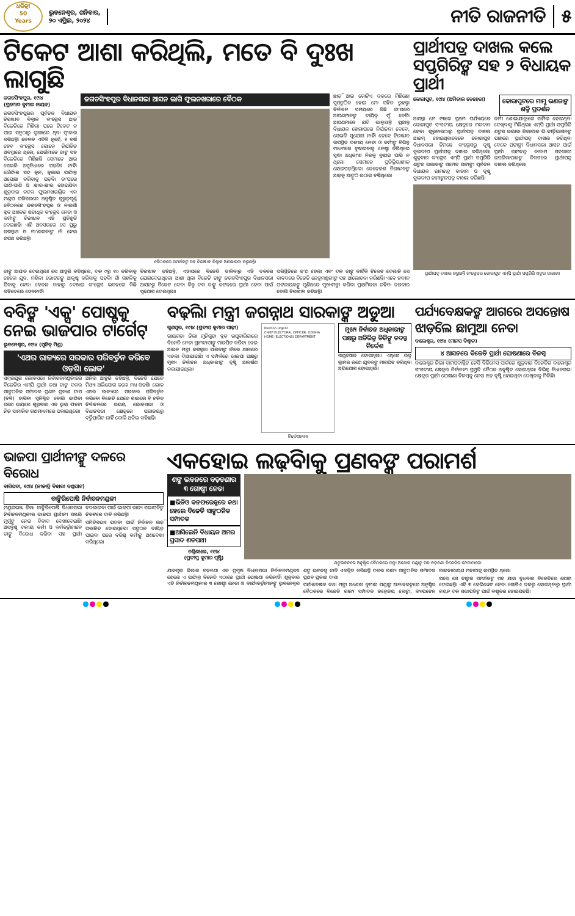ଧରିତ୍ରୀ
50
Years
ଭୁବନେଶ୍ୱର, ଶନିବାର,
୨୦ ଏପ୍ରିଲ, ୨୦୨୪
ନୀତି ରାଜନୀତି ୫
ଟିକେଟ ଆଶା କରିଥିଲି, ମତେ ବି ଦୁଃଖ ଲାଗୁଛି
ଜଗତସିଂହପୁର, ୧୯।୪
(ପ୍ରମୋଦ କୁମାର ନାୟକ)
ଜଗତସିଂହପୁରର ପୂର୍ବତନ ବିଧାୟକ ଚିରଞ୍ଜୀବ ବିଶ୍ୱାଳ କଂଗ୍ରେସ ଛାଡ଼ି ବିଜେଡିରେ ମିଶିଲା ପରେ ଟିକେଟ ନ ପାଇ ସବୁଠାରୁ ଦୁଃଖରେ ଥିବା ସ୍ୱୀକାର କରିଛନ୍ତି। କେବଳ ଏତିକି ନୁହେଁ, ୨ ବର୍ଷ ହେବ କଂଗ୍ରେସ ଲୋକେ ନିର୍ଯାତିତ ଅବସ୍ଥାରେ ଥିଲେ, ଯେଉଁମାନେ ତାଙ୍କ ସହ ବିଜେଡିରେ ମିଶିଛନ୍ତି ସେମାନେ ଆଉ ସେଭଳି ଅସୁବିଧାରେ ପଡ଼ିବେ ନାହିଁ। ଧୈର୍ଯ୍ୟର ସହ ଜୁନ, ଜୁଲାଇ ପର୍ଯ୍ୟନ୍ତ ଅପେକ୍ଷା କରିବାକୁ ପଡ଼ିବ। ତା'ପରେ ପାଣି-ପାଣି ଓ କ୍ଷୀର-କ୍ଷୀର ହୋଇଯିବ। ଶୁକ୍ରବାର କଟକ ଫୁଲନଖରାସ୍ଥିତ ଏକ ମଣ୍ଡପ ପରିସରରେ ଅନୁଷ୍ଠିତ ଗୁରୁତ୍ୱପୂର୍ଣ୍ଣ ବୈଠକରେ ଜଗତସିଂହପୁର ଓ ନାଉଗାଁ ବ୍ଲକ ଅଞ୍ଚଳର ଶତାଧିକ କଂଗ୍ରେସ ନେତା ଓ କର୍ମୀଙ୍କୁ ଚିରଞ୍ଜୀବ ଏହି ପ୍ରତିଶ୍ରୁତି ଦେଇଛନ୍ତି। ଏହି ଅବସରରେ ସେ ପ୍ରଭୁ ଜଗନ୍ନାଥ ଓ ମା'ଶାରଳାଙ୍କ ନାଁ ନେଇ ଶପଥ କରିଛନ୍ତି।
ଜଗତସିଂହପୁର ବିଧାନସଭା ଆସନ ଲାଗି ଫୁଲନଖରାରେ ବୈଠକ
ବୈଠକରେ ସମର୍ଥକଙ୍କ ସହ ଚିରଞ୍ଜୀବ ବିଶ୍ୱାଳ ଆଲୋଚନା କରୁଛନ୍ତି।
ଛାଡ଼ି ଆଉ ଗୋଟିଏ ଦଳରେ ମିଶିଛେ। ସୁସଙ୍ଗଠିତ ହୋଇ ମୋ ସହିତ ରୁହନ୍ତୁ। ନିର୍ବାଚନ ସମୟରେ କିଛି ତା'ପରେ ଆପଣମାନଙ୍କ ଦାୟିତ୍ୱ ମୁଁ ନେବି। ଆପଣମାନେ ଯଦି ଭାବୁଥାନ୍ତି ପ୍ରଶାନ୍ତ ବିଧାୟକ ହେଲାପରେ ନିର୍ଯାତନା ଦେବେ, ସେଭଳି ସୁଯୋଗ ନାହିଁ। ତେବେ ଚିରଞ୍ଜୀବ ଉପସ୍ଥିତ ଦଳୀୟ ନେତା ଓ କର୍ମୀଙ୍କୁ ବିଭିନ୍ନ ମାଧ୍ୟମରେ ବୁଝାଇବାକୁ ଚେଷ୍ଟା କରିଥିଲେ ସୁଦ୍ଧା ଅଧିକାଂଶ ନିଜକୁ ବୁଝାଇ ପାରି ନ ଥିଲେ। ସେମାନେ ପ୍ରତିକ୍ରିୟାଶୀଳ ହୋଇପଡ଼ିଥିଲେ। କେତେଜଣ ଚିରଞ୍ଜୀବଙ୍କ ଆଡ଼କୁ ଆଙ୍ଗୁଠି ଉଠାଇ ବର୍ଷିଥିଲେ।
ତାଙ୍କୁ ଆଘାତ ଦେଇଥିଲା। ସେ ଆହୁରି କହିଥିଲେ, ଦଳ ୯ରୁ ୧୦ କରିବାକୁ ହେଲେ ଯୁବ, ମହିଳା ଭୋଟରଙ୍କୁ ଆକୃଷ୍ଟ କରିବାକୁ ପଡ଼ିବ। ଗାଁ ଗହଳିକୁ ଯିବାକୁ ହେବ। କେବଳ ବାହାରୁ ଦେଖାଇ କଂଗ୍ରେସ ଭବନରେ କିଛି କହିଦେଲେ ହେବନାହିଁ।
ଚିରଞ୍ଜୀବ କହିଛନ୍ତି, ଏହାପରେ ବିଜେଡି ଡାକିବାରୁ ଏହି ଦଳରେ ଯୋଗଦେଇଥିଲେ। ଆଶା ଥିଲା ବିଜେଡି ତାଙ୍କୁ ଜଗତସିଂହପୁର ବିଧାନସଭା ଆସନରୁ ଟିକେଟ ଦେବ। କିନ୍ତୁ ଦଳ ତାଙ୍କୁ କଟକରେ ପ୍ରାର୍ଥୀ ହେବା ପାଇଁ ସୁଯୋଗ ଦେଇଥିଲା।
ପରିସ୍ଥିତିରେ କ'ଣ ହେଲା ଏବଂ ଦଳ ତାଙ୍କୁ କାହିଁକି ଟିକେଟ ଦେଲାନି ସେ ବାବଦରେ ବିଜେଡି ନେତୃମଣ୍ଡଳୀଙ୍କ ସହ ଆଲୋଚନା କରିଛନ୍ତି। ଏବେ ନବୀନ ପଟ୍ଟନାୟକଙ୍କୁ ପୁଣିଥରେ ମୁଖ୍ୟମନ୍ତ୍ରୀ କରିବା ପ୍ରାଥମିକତା ରହିବା ଦରକାର ବୋଲି ଚିରଞ୍ଜୀବ କହିଛନ୍ତି।
ପ୍ରାର୍ଥୀପତ୍ର ଦାଖଲ କଲେ ସପ୍ତଗିରିଙ୍କ ସହ ୨ ବିଧାୟକ ପ୍ରାର୍ଥୀ
କୋରାପୁଟ, ୧୯।୪ (ଅମିତାଭ ବେହେରା)
କୋରାପୁଟରେ ମାମୁ ଭଣଜାଙ୍କ ଶକ୍ତି ପ୍ରଦର୍ଶନ
ଆସନ୍ତା ମେ ୧୩ରେ ପ୍ରଥମ ପର୍ଯ୍ୟାୟରେ କୋରାପୁଟ ସଂସଦୀୟ କ୍ଷେତ୍ରରେ ମତଦାନ ହେବ। ଗୁରୁବାରଠାରୁ ପ୍ରାର୍ଥୀପତ୍ର ଦାଖଲ ଆରମ୍ଭ ହୋଇଥିବାବେଳେ କୋରାପୁଟ ବିଧାନସଭା ନିମନ୍ତେ କଂଗ୍ରେସରୁ କୃଷ୍ଣ କୁଲଦୀପ ପ୍ରାର୍ଥୀପତ୍ର ଦାଖଲ କରିଥିଲେ। ଶୁକ୍ରବାର କଂଗ୍ରେସ ଏମ୍‌ପି ପ୍ରାର୍ଥୀ ସପ୍ତଗିରି ଶଙ୍କର ଉଲାକାଙ୍କ ସମେତ ପଟ୍ଟାଙ୍ଗୀ ପୂର୍ବତନ ବିଧାୟକ ରାମଚନ୍ଦ୍ର କାଡାମ ଓ କୃଷ୍ଣ କୁଲଦୀପ ନାମାଙ୍କନପତ୍ର ଦାଖଲ କରିଛନ୍ତି।
କର୍ମୀ ଶୋଭାଯାତ୍ରାରେ ସାମିଲ ହୋଇଥିବା ଦେଖିବାକୁ ମିଳିଥିଲା। ଏମ୍‌ପି ପ୍ରାର୍ଥୀ ସପ୍ତଗିରି ଶଙ୍କର ଉଲାକା ଜିଲାପାଳ ଭି.କୀର୍ତ୍ତିଭାସନଙ୍କ ପାଖରେ ପ୍ରାର୍ଥୀପତ୍ର ଦାଖଲ କରିଥିବା ବେଳେ ପଟ୍ଟାଙ୍ଗୀ ବିଧାନସଭା ଆସନ ପାଇଁ ପ୍ରାର୍ଥୀ ରାମଚନ୍ଦ୍ର କାଡାମ ସହକାରୀ ଉପଜିଲାପାଳଙ୍କ ନିକଟରେ ପ୍ରାର୍ଥୀପତ୍ର ଦାଖଲ କରିଥିଲେ।
ପ୍ରାର୍ଥୀପତ୍ର ଦାଖଲ କରୁଛନ୍ତି କଂଗ୍ରେସର କୋରାପୁଟ ଏମ୍‌ପି ପ୍ରାର୍ଥୀ ସପ୍ତଗିରି ଶଙ୍କର ଉଲାକା।
ବବିଙ୍କ 'ଏକ୍ସ' ପୋଷ୍ଟକୁ ନେଇ ଭାଜପାର ଟାର୍ଗେଟ୍
ଭୁବନେଶ୍ୱର, ୧୯।୪ (ସୁନିତ୍ ମିଶ୍ର)
'ଏଥର ରାଜ୍ୟରେ ସରକାର ପରିବର୍ତ୍ତନ କରିବେ ଓଡ଼ିଶା ଲୋକ'
ସମ୍ବଲପୁର ଲୋକସଭା ନିର୍ବାଚନମଣ୍ଡଳୀରେ ବିଜେଡିର ଏମ୍‌ପି ପ୍ରାର୍ଥୀ ତଥା ତାଙ୍କ ଦଳର ସାଙ୍ଗଠନିକ ସମ୍ପାଦକ ପ୍ରଣବ ପ୍ରକାଶ ଦାସ (ବବି) ହାରିବା ସୁନିଶ୍ଚିତ ବୋଲି ଜାଣିବା ପରେ ଭୟରେ ଗୁରୁବାର ଏକ ଭୁଲ୍ ଫଟୋ ନିଜ ସାମାଜିକ ଗଣମାଧ୍ୟମରେ ପକାଇଥିଲେ।
ଅନିଲ ଆହୁରି କହିଛନ୍ତି, ବିଜେଡି ଯେତେ ମିଥ୍ୟା ଅଭିଯୋଗ କଲେ ମଧ୍ୟ ଓଡ଼ିଶା ଲୋକ ଏଥର ରାଜ୍ୟରେ ସରକାର ପରିବର୍ତ୍ତନ କରିବେ। ବିଜେଡି ଯେତେ ଗାଇଲେ ବି ଚଳିତ ନିର୍ବାଚନରେ ଉଭୟ ଲୋକସଭା ଓ ବିଧାନସଭା କ୍ଷେତ୍ରରେ ପରାଜୟରୁ ବର୍ତ୍ତିପାରିବ ନାହିଁ ବୋଲି ଅନିଲ କହିଛନ୍ତି।
ବଢ଼ିଲା ମନ୍ତ୍ରୀ ଜଗନ୍ନାଥ ସାରକାଙ୍କ ଅଡୁଆ
ଗୁଣପୁର, ୧୯।୪ (ପ୍ରଦୀପ କୁମାର ପାଢ଼ୀ)
ରାୟଗଡ଼ା ଜିଲା ମୁନିଗୁଡ଼ା ବ୍ଲକ ରଘୁବାରିଗାରେ ବିଜେଡି ନେତା ଗ୍ରାମବାସୀଙ୍କୁ ମାରପିଟ କରିବା ନେଇ ଆଇନ ମନ୍ତ୍ରୀ ଜଗନ୍ନାଥ ସାରକାଙ୍କ ନାଁରେ ଥାନାରେ ଏତଲା ଦିଆଯାଇଛି। ଏ ସମ୍ପର୍କରେ ଭାଜପା ପକ୍ଷରୁ ମୁଖ୍ୟ ନିର୍ବାଚନ ଅଧିକାରୀଙ୍କ ଦୃଷ୍ଟି ଆକର୍ଷଣ କରାଯାଇଥିଲା।
Election Urgent
CHIEF ELECTORAL OFFICER, ODISHA
HOME (ELECTIONS) DEPARTMENT
ନିର୍ଦ୍ଦେଶନାମା
ମୁଖ୍ୟ ନିର୍ବାଚନ ଅଧିକାରୀଙ୍କ ପକ୍ଷରୁ ଅତିରିକ୍ତ ଡିଜିଙ୍କୁ ତଦନ୍ତ ନିର୍ଦ୍ଦେଶ
ଗଣ୍ଡଗୋଳ ହୋଇଥିଲା। ଏଥିରେ ଉକ୍ତ ଗ୍ରାମର ଜଣେ ଯୁବକଙ୍କୁ ମାରପିଟ କରିଥିବା ଅଭିଯୋଗ ହୋଇଥିଲା।
ପର୍ଯ୍ୟବେକ୍ଷକଙ୍କ ଆଗରେ ଅସନ୍ତୋଷ ଝାଡ଼ିଲେ ଛାମୁଆ ନେତା
ବାଲେଶ୍ୱର, ୧୯।୪ (ମାନସ ବିଶ୍ୱାଳ)
୪ ଆସନରେ ବିଜେଡି ପ୍ରାର୍ଥୀ ଘୋଷଣାରେ ବିଳମ୍ବ
ବାଲେଶ୍ୱର ଜିଲା ବାମପଦାସ୍ଥିତ ନେସି ବିଜିନେସ ପାର୍କରେ ଶୁକ୍ରବାର ବିଜେଡିର ବାଲେଶ୍ୱର ସଂସଦୀୟ କ୍ଷେତ୍ରର ନିର୍ବାଚନୀ ପ୍ରସ୍ତୁତି ବୈଠକ ଅନୁଷ୍ଠିତ ହୋଇଥିଲା। ବିଭିନ୍ନ ବିଧାନସଭା କ୍ଷେତ୍ରର ପ୍ରାର୍ଥୀ ଘୋଷଣା ବିଳମ୍ବକୁ ନେଇ ଝଡ଼ ବୃଷ୍ଟି ହୋଇଥିବା ଦେଖିବାକୁ ମିଳିଛି।
ଭାଜପା ପ୍ରାର୍ଥୀନୀଙ୍କୁ ଦଳରେ ବିରୋଧ
ବାରିପଦା, ୧୯।୪ (ନୀଳାଦ୍ରି ବିହାରୀ ଦଣ୍ଡପାଟ)
ବାଙ୍ଗିରିପୋଷି ନିର୍ବାଚନମଣ୍ଡଳୀ
ମୟୂରଭଞ୍ଜ ଜିଲା ବାଙ୍ଗିରିପୋଷି ବିଧାନସଭା ନିର୍ବାଚନମଣ୍ଡଳୀର ଭାଜପା ପ୍ରାର୍ଥୀନୀ ସଞ୍ଜଲି ମୁର୍ମୁଙ୍କୁ ନେଇ ବିବାଦ ଦେଖାଦେଇଛି। ଅସନ୍ତୁଷ୍ଟ ଦଳୀୟ କର୍ମୀ ଓ କର୍ମକର୍ତ୍ତାମାନେ ତାଙ୍କୁ ବିରୋଧ କରିବା ସହ ପ୍ରାର୍ଥୀ ବଦଳାଇବା ପାଇଁ ଭାଜପା ରାଜ୍ୟ ସଭାପତିଙ୍କ ନିକଟରେ ଦାବି କରିଛନ୍ତି।
ସମିତିସଭ୍ୟା ପଦବୀ ପାଇଁ ନିର୍ବାଚନ ଲଢ଼ି ପରାଜିତ ହୋଇଥିଲେ। ସଙ୍ଗଠନ ଦାୟିତ୍ୱ ପାଇବା ପରେ ବରିଷ୍ଠ କର୍ମୀଙ୍କୁ ଅଣଦେଖା କରିଥିଲେ।
ଏକହୋଇ ଲଢ଼ିବାକୁ ପ୍ରଣବଙ୍କ ପରାମର୍ଶ
ଶଙ୍ଖ ଭବନରେ ବଡ଼ଚଣାର ୩ ଗୋଷ୍ଠୀ ନେତା
■ଭିଡିଓ କନଫରେନ୍ସରେ କଥା ହେଲେ ବିଜେଡି ସାଙ୍ଗଠନିକ ସମ୍ପାଦକ
■ଆସିଲେନି ବିଧାୟକ ଅମର ପ୍ରସାଦ ଶତପଥୀ
ଚଣ୍ଡିଖୋଲ, ୧୯।୪
(ପ୍ରଦୀପ୍ତ କୁମାର ପୃଷ୍ଟି)
ଶଙ୍ଖଭବନରେ ଅନୁଷ୍ଠିତ ବୈଠକରେ ମନ୍ତ୍ରୀ ଅଶୋକ ପଣ୍ଡାଙ୍କ ସହ ବଡ଼ଚଣା ବିଜେଡିର ନେତାମାନେ।
ଯାଜପୁର ଜିଲାର ବଡ଼ଚଣା ଏକ ପ୍ରମୁଖ ବିଧାନସଭା ନିର୍ବାଚନମଣ୍ଡଳୀ। ହେଲେ ଏ ପର୍ଯ୍ୟନ୍ତ ବିଜେଡି ଏଠାରେ ପ୍ରାର୍ଥୀ ଘୋଷଣା କରିନାହିଁ। ଶୁକ୍ରବାର ଏହି ନିର୍ବାଚନମଣ୍ଡଳୀର ୩ ଗୋଷ୍ଠୀ ନେତା ଓ କାର୍ଯ୍ୟକର୍ତ୍ତାମାନଙ୍କୁ ଭୁବନେଶ୍ୱର ଶଙ୍ଖ ଭବନକୁ ଡାକି ଏକତ୍ରିତ କରିଛନ୍ତି ଦଳର ରାଜ୍ୟ ସାଙ୍ଗଠନିକ ସମ୍ପାଦକ ପ୍ରଣବ ପ୍ରକାଶ ଦାସ।
ପର୍ଯ୍ୟବେକ୍ଷକ ତଥା ମନ୍ତ୍ରୀ ଅଶୋକ କୁମାର ପଣ୍ଡାଙ୍କ ଆବାହକତ୍ୱରେ ଅନୁଷ୍ଠିତ ବୈଠକରେ ବିଜେଡି ରାଜ୍ୟ ସମ୍ପାଦକ ଜନ୍ମେଜୟ ଲେଙ୍କା, କ୍ୟାପଟେନ ରାଜନାରାୟଣ ମହାପାତ୍ର ଉପସ୍ଥିତ ଥିଲେ।
ପରେ ସେ ତାଙ୍କର ସମର୍ଥକଙ୍କ ସହ ଯାଇ ବୁଧବାର ବିଜେଡିରେ ଯୋଗ ଦେଇଛନ୍ତି। ଏହି ୩ ହେଭିୱେଟ ନେତା ଗୋଟିଏ ଦଳରୁ ହୋଇଥିବାରୁ ପ୍ରାର୍ଥୀ ଚୟନ ଦଳ ସଭାପତିଙ୍କ ପାଇଁ କଷ୍ଟକର ହୋଇପଡ଼ିଛି।